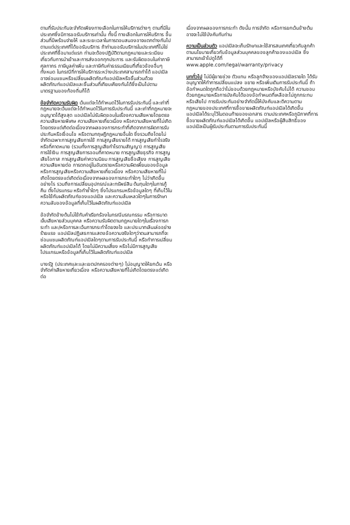ตามที่รับประกันจะจำกัดเพียงทางเลือกในการให้บริการต่างๆ ตามที่มีในประเทศซึ่งมีการขอรับบริการเท่านั้น ทั้งนี้ ทางเลือกในการให้บริการ ขึ้นส่วนที่มีพร้อมจ่ายให้ และระยะเวลาในการตอบสนองอาจแตกต่างกันไปตามแต่ประเทศที่ได้ขอรับบริการ ถ้าท่านขอรับบริการในประเทศที่ไม่ใช่ประเทศที่ซื้อมาแต่แรก ท่านจะต้องปฏิบัติตามกฎหมายและระเบียบเกี่ยวกับการนำเข้าและการส่งออกทุกประการ และรับผิดชอบในค่าภาษีศุลกากร ภาษีมูลค่าเพิ่ม และภาษีกับค่าธรรมเนียมที่เกี่ยวข้องอื่นๆทั้งหมด ในกรณีที่การให้บริการระหว่างประเทศสามารถทำได้ แอปเปิลอาจซ่อมแซมหรือเปลี่ยนผลิตภัณฑ์แอปเปิลหรือชิ้นส่วนด้วยผลิตภัณฑ์แอปเปิลและชิ้นส่วนที่เทียบเคียงกันได้ซึ่งเป็นไปตามมาตรฐานของท้องถิ่นก็ได้
ข้อจำกัดความรับผิด เว้นแต่จะได้กำหนดไว้ในการรับประกันนี้ และเท่าที่กฎหมายจะเว้นแต่จะได้กำหนดไว้ในการรับประกันนี้ และเท่าที่กฎหมายจะอนุญาตได้สูงสุด แอปเปิลไม่รับผิดชอบในเรื่องความเสียหายโดยตรง ความเสียหายพิเศษ ความเสียหายเกี่ยวเนื่อง หรือความเสียหายที่ไม่เกิดโดยตรงแต่เกิดต่อเนื่องจากผลของการกระทำที่เกิดจากการผิดการรับประกันหรือเงื่อนไข หรือตามทฤษฎีกฎหมายอื่นใด ซึ่งรวมถึงโดยไม่จำกัดเฉพาะการสูญเสียการใช้ การสูญเสียรายได้ การสูญเสียกำไรจริงหรือที่คาดหมาย (รวมทั้งการสูญเสียกำไรตามสัญญา) การสูญเสียการใช้เงิน การสูญเสียการออมที่คาดหมาย การสูญเสียธุรกิจ การสูญเสียโอกาส การสูญเสียค่าความนิยม การสูญเสียชื่อเสียง การสูญเสีย ความเสียหายต่อ การตกอยู่ในอันตรายหรือความผิดเพี้ยนของข้อมูล หรือการสูญเสียหรือความเสียหายเกี่ยวเนื่อง หรือความเสียหายที่ไม่เกิดโดยตรงแต่เกิดต่อเนื่องจากผลของการกระทำใดๆ ไม่ว่าเกิดขึ้นอย่างไร รวมถึงการเปลี่ยนอุปกรณ์และทรัพย์สิน ต้นทุนใดๆในการกู้คืน ตั้งโปรแกรม หรือทำซ้ำใดๆ ซึ่งโปรแกรมหรือข้อมูลใดๆ ที่เก็บไว้ในหรือใช้กับผลิตภัณฑ์ของแอปเปิล และความล้มเหลวใดๆในการรักษาความลับของข้อมูลที่เก็บไว้ในผลิตภัณฑ์แอปเปิล
ข้อจำกัดข้างต้นไม่ใช้กับคำเรียกร้องในกรณีมรณกรรม หรือการบาดเจ็บเสียหายส่วนบุคคล หรือความรับผิดตามกฎหมายใดๆในเรื่องการกระทำ และ/หรือการละเว้นการกระทำโดยจงใจ และประมาทเลินเล่ออย่างร้ายแรง แอปเปิลปฏิเสธการแสดงข้อความจริงใดๆว่าตนสามารถที่จะซ่อมแซมผลิตภัณฑ์แอปเปิลใดๆตามการรับประกันนี้ หรือทำการเปลี่ยนผลิตภัณฑ์แอปเปิลได้ โดยไม่มีความเสี่ยง หรือไม่มีการสูญเสียโปรแกรมหรือข้อมูลที่เก็บไว้ในผลิตภัณฑ์แอปเปิล
บางรัฐ (ประเทศและและเขตปกครองต่างๆ) ไม่อนุญาตให้ยกเว้น หรือจำกัดค่าเสียหายเกี่ยวเนื่อง หรือความเสียหายที่ไม่เกิดโดยตรงแต่เกิดต่อ
เนื่องจากผลของการกระทำ ดังนั้น การจำกัด หรือการยกเว้นข้างต้นอาจจะไม่ใช้บังคับกับท่าน
ความเป็นส่วนตัว แอปเปิลจะเก็บรักษาและใช้สารสนเทศเกี่ยวกับลูกค้าตามนโยบายเกี่ยวกับข้อมูลส่วนบุคคลของลูกค้าของแอปเปิล ซึ่งสามารถเข้าไปดูได้ที่ www.apple.com/legal/warranty/privacy
บททั่วไป ไม่มีผู้ขายช่วง ตัวแทน หรือลูกจ้างของแอปเปิลรายใด ได้รับอนุญาตให้ทำการเปลี่ยนแปลง ขยาย หรือเพิ่มเติมการรับประกันนี้ ถ้าข้อกำหนดใดถูกถือว่าไม่ชอบด้วยกฎหมายหรือบังคับไม่ได้ ความชอบด้วยกฎหมายหรือการบังคับได้ของข้อกำหนดที่เหลือจะไม่ถูกกระทบหรือเสียไป การรับประกันอย่างจำกัดนี้ให้บังคับและตีความตามกฎหมายของประเทศที่การซื้อขายผลิตภัณฑ์แอปเปิลได้เกิดขึ้น แอปเปิลได้ระบุไว้ในตอนท้ายของเอกสาร ตามประเทศหรือภูมิภาคที่การซื้อขายผลิตภัณฑ์แอปเปิลได้เกิดขึ้น แอปเปิลหรือผู้สืบสิทธิ์ของแอปเปิลเป็นผู้รับประกันตามการรับประกันนี้